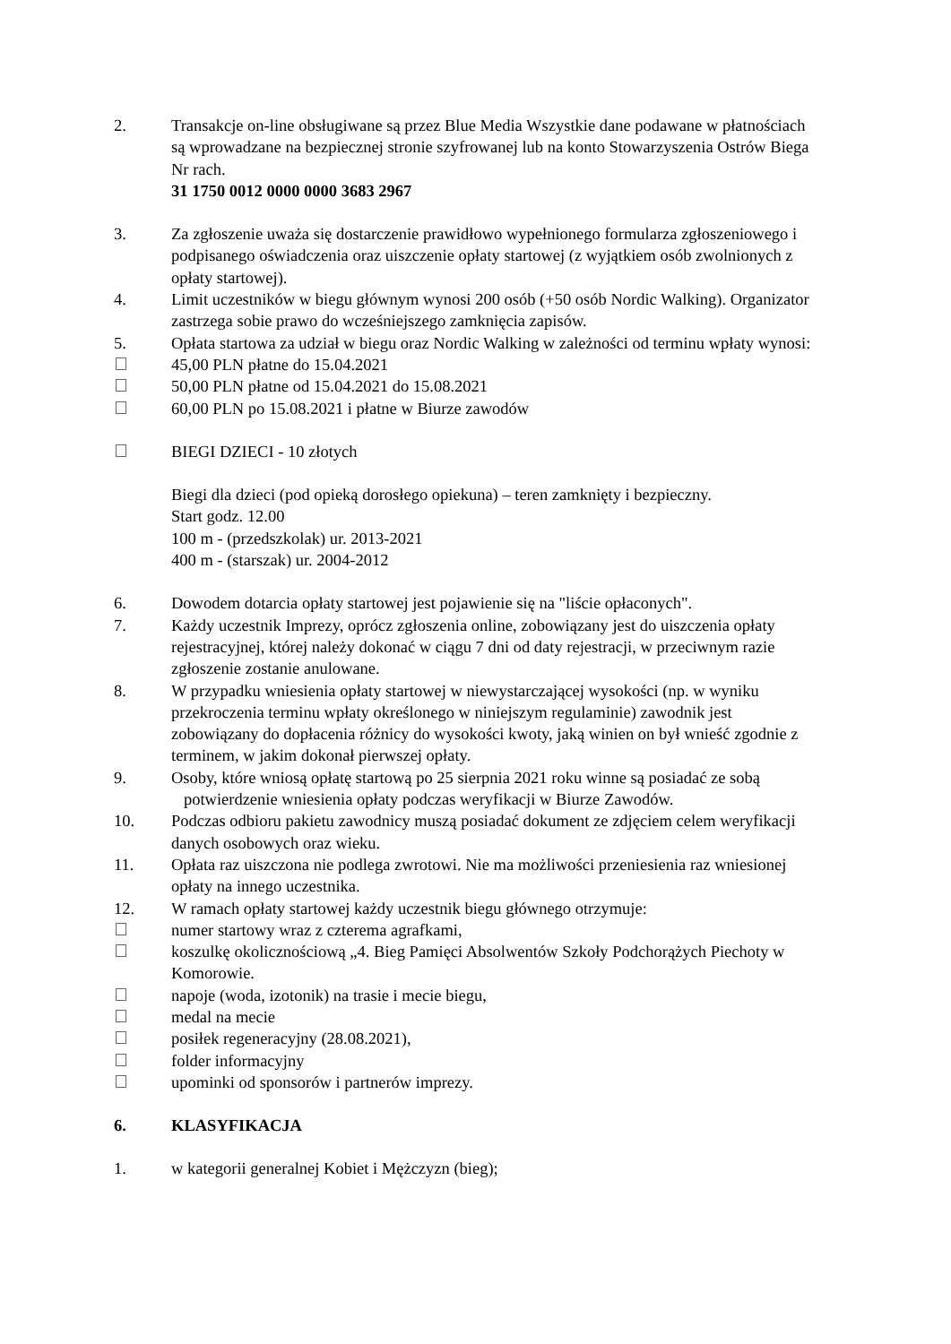2. Transakcje on-line obsługiwane są przez Blue Media Wszystkie dane podawane w płatnościach są wprowadzane na bezpiecznej stronie szyfrowanej lub na konto Stowarzyszenia Ostrów Biega Nr rach.
31 1750 0012 0000 0000 3683 2967
3. Za zgłoszenie uważa się dostarczenie prawidłowo wypełnionego formularza zgłoszeniowego i podpisanego oświadczenia oraz uiszczenie opłaty startowej (z wyjątkiem osób zwolnionych z opłaty startowej).
4. Limit uczestników w biegu głównym wynosi 200 osób (+50 osób Nordic Walking). Organizator zastrzega sobie prawo do wcześniejszego zamknięcia zapisów.
5. Opłata startowa za udział w biegu oraz Nordic Walking w zależności od terminu wpłaty wynosi:
45,00 PLN płatne do 15.04.2021
50,00 PLN płatne od 15.04.2021 do 15.08.2021
60,00 PLN po 15.08.2021 i płatne w Biurze zawodów
BIEGI DZIECI - 10 złotych
Biegi dla dzieci (pod opieką dorosłego opiekuna) – teren zamknięty i bezpieczny.
Start godz. 12.00
100 m - (przedszkolak) ur. 2013-2021
400 m - (starszak) ur. 2004-2012
6. Dowodem dotarcia opłaty startowej jest pojawienie się na "liście opłaconych".
7. Każdy uczestnik Imprezy, oprócz zgłoszenia online, zobowiązany jest do uiszczenia opłaty rejestracyjnej, której należy dokonać w ciągu 7 dni od daty rejestracji, w przeciwnym razie zgłoszenie zostanie anulowane.
8. W przypadku wniesienia opłaty startowej w niewystarczającej wysokości (np. w wyniku przekroczenia terminu wpłaty określonego w niniejszym regulaminie) zawodnik jest zobowiązany do dopłacenia różnicy do wysokości kwoty, jaką winien on był wnieść zgodnie z terminem, w jakim dokonał pierwszej opłaty.
9. Osoby, które wniosą opłatę startową po 25 sierpnia 2021 roku winne są posiadać ze sobą potwierdzenie wniesienia opłaty podczas weryfikacji w Biurze Zawodów.
10. Podczas odbioru pakietu zawodnicy muszą posiadać dokument ze zdjęciem celem weryfikacji danych osobowych oraz wieku.
11. Opłata raz uiszczona nie podlega zwrotowi. Nie ma możliwości przeniesienia raz wniesionej opłaty na innego uczestnika.
12. W ramach opłaty startowej każdy uczestnik biegu głównego otrzymuje:
numer startowy wraz z czterema agrafkami,
koszulkę okolicznościową „4. Bieg Pamięci Absolwentów Szkoły Podchorążych Piechoty w Komorowie.
napoje (woda, izotonik) na trasie i mecie biegu,
medal na mecie
posiłek regeneracyjny (28.08.2021),
folder informacyjny
upominki od sponsorów i partnerów imprezy.
6. KLASYFIKACJA
1. w kategorii generalnej Kobiet i Mężczyzn (bieg);